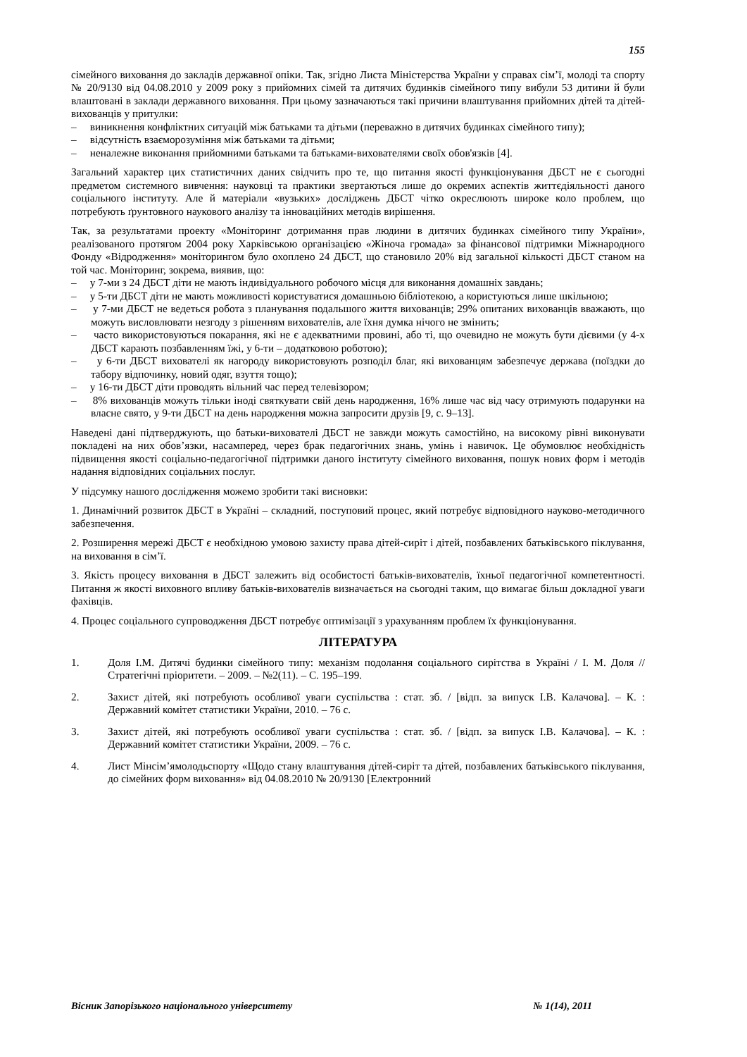155
сімейного виховання до закладів державної опіки. Так, згідно Листа Міністерства України у справах сім’ї, молоді та спорту № 20/9130 від 04.08.2010 у 2009 року з прийомних сімей та дитячих будинків сімейного типу вибули 53 дитини й були влаштовані в заклади державного виховання. При цьому зазначаються такі причини влаштування прийомних дітей та дітей-вихованців у притулки:
– виникнення конфліктних ситуацій між батьками та дітьми (переважно в дитячих будинках сімейного типу);
– відсутність взаєморозуміння між батьками та дітьми;
– неналежне виконання прийомними батьками та батьками-вихователями своїх обов'язків [4].
Загальний характер цих статистичних даних свідчить про те, що питання якості функціонування ДБСТ не є сьогодні предметом системного вивчення: науковці та практики звертаються лише до окремих аспектів життєдіяльності даного соціального інституту. Але й матеріали «вузьких» досліджень ДБСТ чітко окреслюють широке коло проблем, що потребують ґрунтовного наукового аналізу та інноваційних методів вирішення.
Так, за результатами проекту «Моніторинг дотримання прав людини в дитячих будинках сімейного типу України», реалізованого протягом 2004 року Харківською організацією «Жіноча громада» за фінансової підтримки Міжнародного Фонду «Відродження» моніторингом було охоплено 24 ДБСТ, що становило 20% від загальної кількості ДБСТ станом на той час. Моніторинг, зокрема, виявив, що:
– у 7-ми з 24 ДБСТ діти не мають індивідуального робочого місця для виконання домашніх завдань;
– у 5-ти ДБСТ діти не мають можливості користуватися домашньою бібліотекою, а користуються лише шкільною;
– у 7-ми ДБСТ не ведеться робота з планування подальшого життя вихованців; 29% опитаних вихованців вважають, що можуть висловлювати незгоду з рішенням вихователів, але їхня думка нічого не змінить;
– часто використовуються покарання, які не є адекватними провині, або ті, що очевидно не можуть бути дієвими (у 4-х ДБСТ карають позбавленням їжі, у 6-ти – додатковою роботою);
– у 6-ти ДБСТ вихователі як нагороду використовують розподіл благ, які вихованцям забезпечує держава (поїздки до табору відпочинку, новий одяг, взуття тощо);
– у 16-ти ДБСТ діти проводять вільний час перед телевізором;
– 8% вихованців можуть тільки іноді святкувати свій день народження, 16% лише час від часу отримують подарунки на власне свято, у 9-ти ДБСТ на день народження можна запросити друзів [9, с. 9–13].
Наведені дані підтверджують, що батьки-вихователі ДБСТ не завжди можуть самостійно, на високому рівні виконувати покладені на них обов’язки, насамперед, через брак педагогічних знань, умінь і навичок. Це обумовлює необхідність підвищення якості соціально-педагогічної підтримки даного інституту сімейного виховання, пошук нових форм і методів надання відповідних соціальних послуг.
У підсумку нашого дослідження можемо зробити такі висновки:
1. Динамічний розвиток ДБСТ в Україні – складний, поступовий процес, який потребує відповідного науково-методичного забезпечення.
2. Розширення мережі ДБСТ є необхідною умовою захисту права дітей-сиріт і дітей, позбавлених батьківського піклування, на виховання в сім’ї.
3. Якість процесу виховання в ДБСТ залежить від особистості батьків-вихователів, їхньої педагогічної компетентності. Питання ж якості виховного впливу батьків-вихователів визначається на сьогодні таким, що вимагає більш докладної уваги фахівців.
4. Процес соціального супроводження ДБСТ потребує оптимізації з урахуванням проблем їх функціонування.
ЛІТЕРАТУРА
1. Доля І.М. Дитячі будинки сімейного типу: механізм подолання соціального сирітства в Україні / І. М. Доля // Стратегічні пріоритети. – 2009. – №2(11). – С. 195–199.
2. Захист дітей, які потребують особливої уваги суспільства : стат. зб. / [відп. за випуск І.В. Калачова]. – К. : Державний комітет статистики України, 2010. – 76 с.
3. Захист дітей, які потребують особливої уваги суспільства : стат. зб. / [відп. за випуск І.В. Калачова]. – К. : Державний комітет статистики України, 2009. – 76 с.
4. Лист Мінсім’ямолодьспорту «Щодо стану влаштування дітей-сиріт та дітей, позбавлених батьківського піклування, до сімейних форм виховання» від 04.08.2010 № 20/9130 [Електронний
Вісник Запорізького національного університету № 1(14), 2011